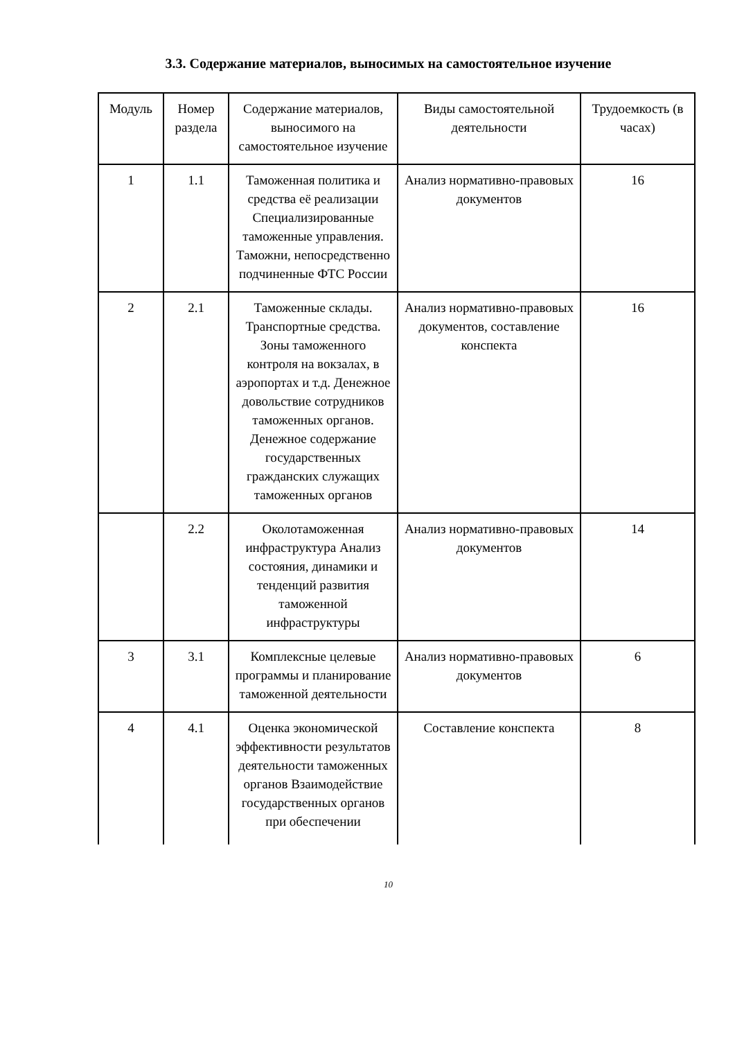3.3. Содержание материалов, выносимых на самостоятельное изучение
| Модуль | Номер раздела | Содержание материалов, выносимого на самостоятельное изучение | Виды самостоятельной деятельности | Трудоемкость (в часах) |
| 1 | 1.1 | Таможенная политика и средства её реализации Специализированные таможенные управления. Таможни, непосредственно подчиненные ФТС России | Анализ нормативно-правовых документов | 16 |
| 2 | 2.1 | Таможенные склады. Транспортные средства. Зоны таможенного контроля на вокзалах, в аэропортах и т.д. Денежное довольствие сотрудников таможенных органов. Денежное содержание государственных гражданских служащих таможенных органов | Анализ нормативно-правовых документов, составление конспекта | 16 |
| | 2.2 | Околотаможенная инфраструктура Анализ состояния, динамики и тенденций развития таможенной инфраструктуры | Анализ нормативно-правовых документов | 14 |
| 3 | 3.1 | Комплексные целевые программы и планирование таможенной деятельности | Анализ нормативно-правовых документов | 6 |
| 4 | 4.1 | Оценка экономической эффективности результатов деятельности таможенных органов Взаимодействие государственных органов при обеспечении | Составление конспекта | 8 |
10